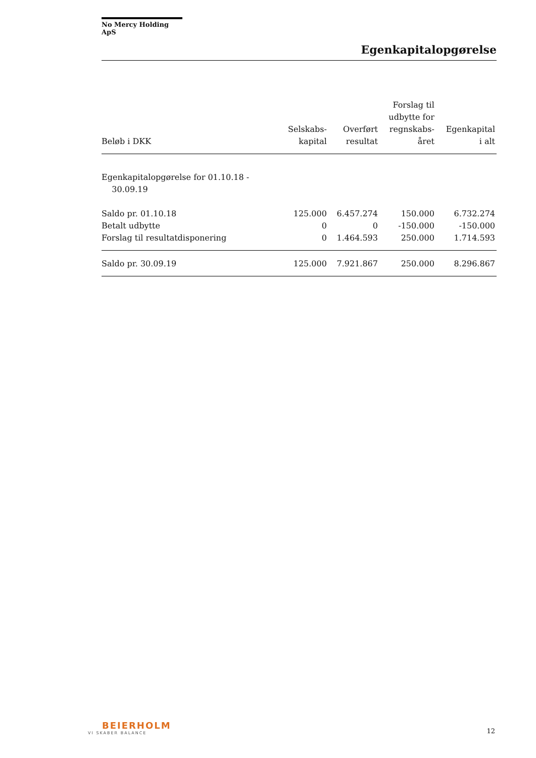No Mercy Holding ApS
Egenkapitalopgørelse
| Beløb i DKK | Selskabs- kapital | Overført resultat | Forslag til udbytte for regnskabs- året | Egenkapital i alt |
| --- | --- | --- | --- | --- |
| Egenkapitalopgørelse for 01.10.18 - 30.09.19 | | | | |
| Saldo pr. 01.10.18 | 125.000 | 6.457.274 | 150.000 | 6.732.274 |
| Betalt udbytte | 0 | 0 | -150.000 | -150.000 |
| Forslag til resultatdisponering | 0 | 1.464.593 | 250.000 | 1.714.593 |
| Saldo pr. 30.09.19 | 125.000 | 7.921.867 | 250.000 | 8.296.867 |
BEIERHOLM
VI SKABER BALANCE
12